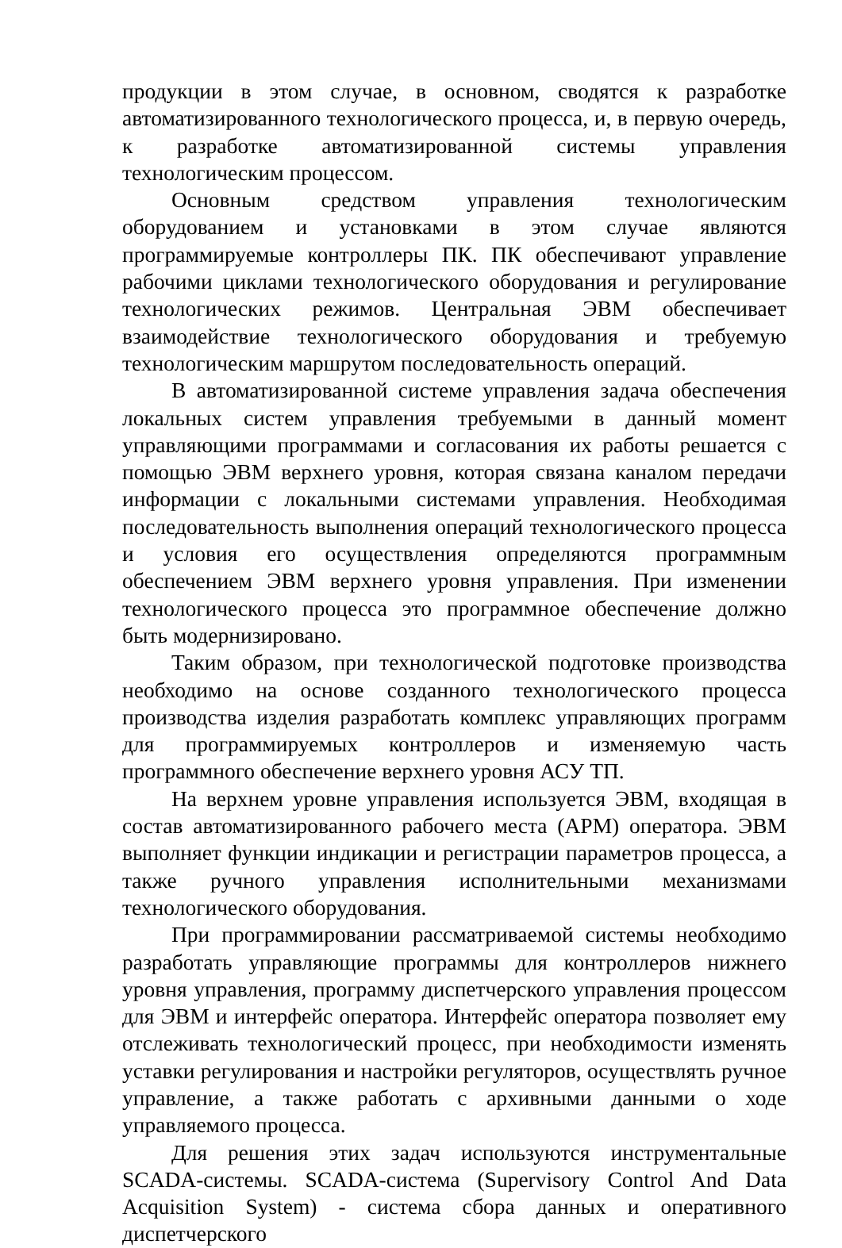продукции в этом случае, в основном, сводятся к разработке автоматизированного технологического процесса, и, в первую очередь, к разработке автоматизированной системы управления технологическим процессом.
Основным средством управления технологическим оборудованием и установками в этом случае являются программируемые контроллеры ПК. ПК обеспечивают управление рабочими циклами технологического оборудования и регулирование технологических режимов. Центральная ЭВМ обеспечивает взаимодействие технологического оборудования и требуемую технологическим маршрутом последовательность операций.
В автоматизированной системе управления задача обеспечения локальных систем управления требуемыми в данный момент управляющими программами и согласования их работы решается с помощью ЭВМ верхнего уровня, которая связана каналом передачи информации с локальными системами управления. Необходимая последовательность выполнения операций технологического процесса и условия его осуществления определяются программным обеспечением ЭВМ верхнего уровня управления. При изменении технологического процесса это программное обеспечение должно быть модернизировано.
Таким образом, при технологической подготовке производства необходимо на основе созданного технологического процесса производства изделия разработать комплекс управляющих программ для программируемых контроллеров и изменяемую часть программного обеспечение верхнего уровня АСУ ТП.
На верхнем уровне управления используется ЭВМ, входящая в состав автоматизированного рабочего места (АРМ) оператора. ЭВМ выполняет функции индикации и регистрации параметров процесса, а также ручного управления исполнительными механизмами технологического оборудования.
При программировании рассматриваемой системы необходимо разработать управляющие программы для контроллеров нижнего уровня управления, программу диспетчерского управления процессом для ЭВМ и интерфейс оператора. Интерфейс оператора позволяет ему отслеживать технологический процесс, при необходимости изменять уставки регулирования и настройки регуляторов, осуществлять ручное управление, а также работать с архивными данными о ходе управляемого процесса.
Для решения этих задач используются инструментальные SCADA-системы. SCADA-система (Supervisory Control And Data Acquisition System) - система сбора данных и оперативного диспетчерского